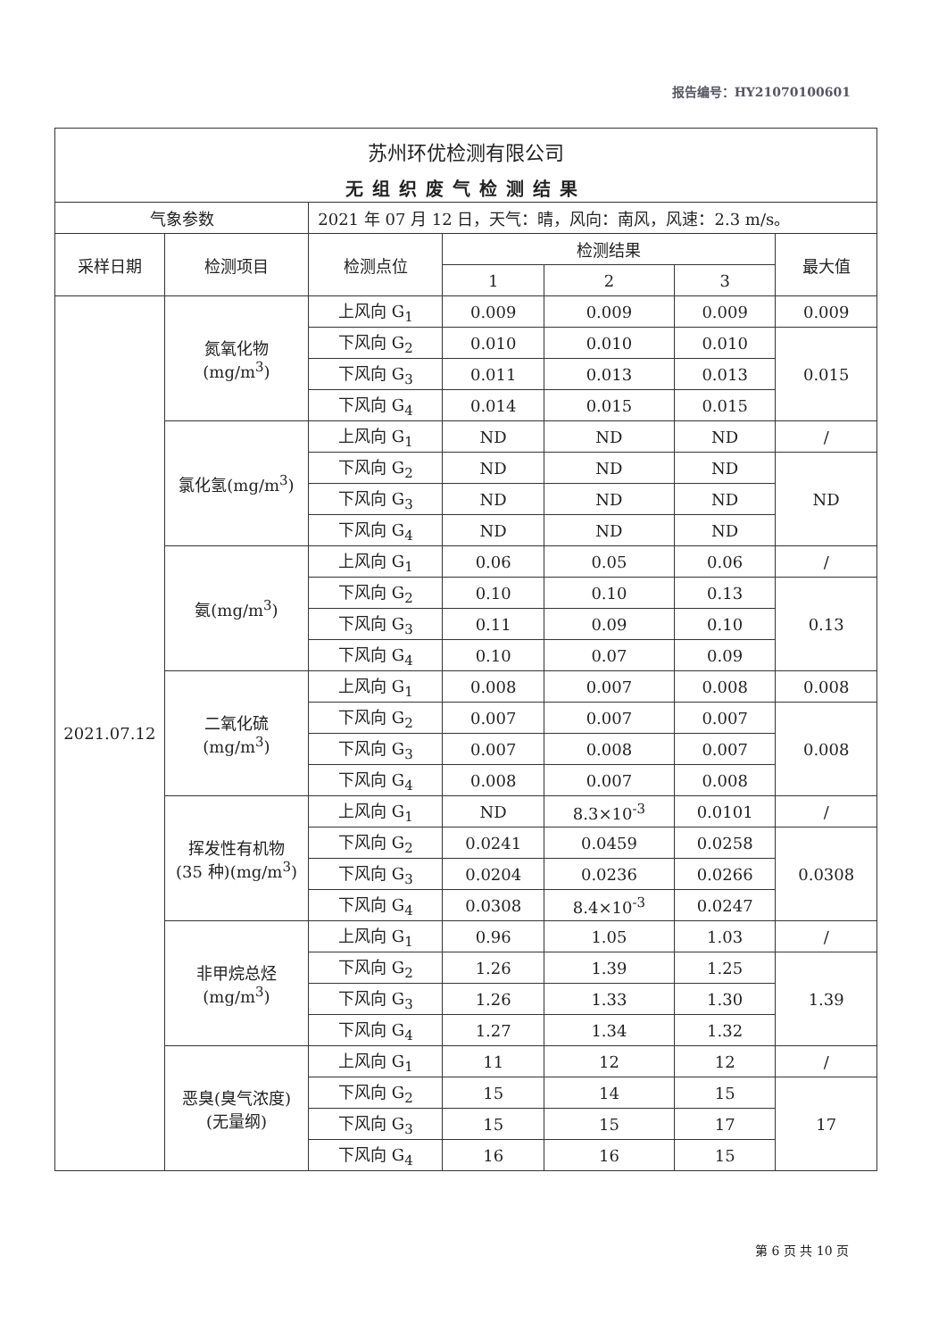报告编号：HY21070100601
| 苏州环优检测有限公司 | | | | | | |
| 无组织废气检测结果 | | | | | | |
| 气象参数 | | 2021 年 07 月 12 日，天气：晴，风向：南风，风速：2.3 m/s。 | | | | |
| 采样日期 | 检测项目 | 检测点位 | 检测结果 | | | 最大值 |
| | | | 1 | 2 | 3 | |
| 2021.07.12 | 氮氧化物 (mg/m<sup>3</sup>) | 上风向 G<sub>1</sub> | 0.009 | 0.009 | 0.009 | 0.009 |
| | | 下风向 G<sub>2</sub> | 0.010 | 0.010 | 0.010 | 0.015 |
| | | 下风向 G<sub>3</sub> | 0.011 | 0.013 | 0.013 | |
| | | 下风向 G<sub>4</sub> | 0.014 | 0.015 | 0.015 | |
| | 氯化氢(mg/m<sup>3</sup>) | 上风向 G<sub>1</sub> | ND | ND | ND | / |
| | | 下风向 G<sub>2</sub> | ND | ND | ND | ND |
| | | 下风向 G<sub>3</sub> | ND | ND | ND | |
| | | 下风向 G<sub>4</sub> | ND | ND | ND | |
| | 氨(mg/m<sup>3</sup>) | 上风向 G<sub>1</sub> | 0.06 | 0.05 | 0.06 | / |
| | | 下风向 G<sub>2</sub> | 0.10 | 0.10 | 0.13 | 0.13 |
| | | 下风向 G<sub>3</sub> | 0.11 | 0.09 | 0.10 | |
| | | 下风向 G<sub>4</sub> | 0.10 | 0.07 | 0.09 | |
| | 二氧化硫 (mg/m<sup>3</sup>) | 上风向 G<sub>1</sub> | 0.008 | 0.007 | 0.008 | 0.008 |
| | | 下风向 G<sub>2</sub> | 0.007 | 0.007 | 0.007 | 0.008 |
| | | 下风向 G<sub>3</sub> | 0.007 | 0.008 | 0.007 | |
| | | 下风向 G<sub>4</sub> | 0.008 | 0.007 | 0.008 | |
| | 挥发性有机物 (35 种)(mg/m<sup>3</sup>) | 上风向 G<sub>1</sub> | ND | 8.3×10<sup>-3</sup> | 0.0101 | / |
| | | 下风向 G<sub>2</sub> | 0.0241 | 0.0459 | 0.0258 | 0.0308 |
| | | 下风向 G<sub>3</sub> | 0.0204 | 0.0236 | 0.0266 | |
| | | 下风向 G<sub>4</sub> | 0.0308 | 8.4×10<sup>-3</sup> | 0.0247 | |
| | 非甲烷总烃 (mg/m<sup>3</sup>) | 上风向 G<sub>1</sub> | 0.96 | 1.05 | 1.03 | / |
| | | 下风向 G<sub>2</sub> | 1.26 | 1.39 | 1.25 | 1.39 |
| | | 下风向 G<sub>3</sub> | 1.26 | 1.33 | 1.30 | |
| | | 下风向 G<sub>4</sub> | 1.27 | 1.34 | 1.32 | |
| | 恶臭(臭气浓度) (无量纲) | 上风向 G<sub>1</sub> | 11 | 12 | 12 | / |
| | | 下风向 G<sub>2</sub> | 15 | 14 | 15 | 17 |
| | | 下风向 G<sub>3</sub> | 15 | 15 | 17 | |
| | | 下风向 G<sub>4</sub> | 16 | 16 | 15 | |
第 6 页 共 10 页